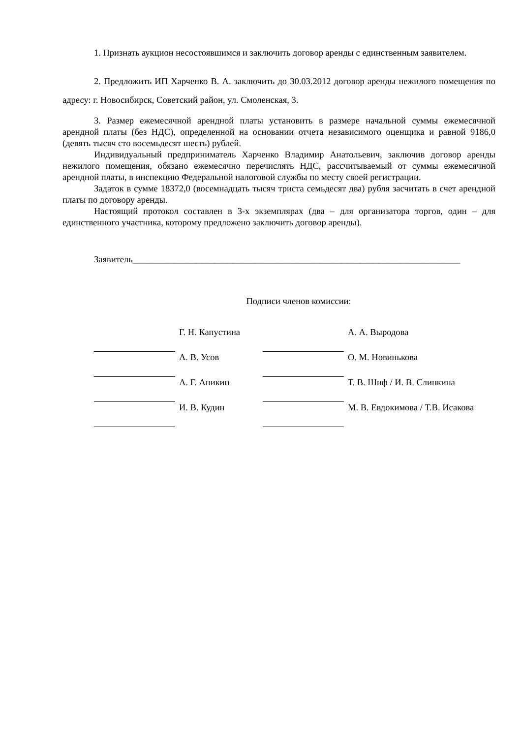1. Признать аукцион несостоявшимся и заключить договор аренды с единственным заявителем.
2. Предложить ИП Харченко В. А. заключить до 30.03.2012 договор аренды нежилого помещения по адресу: г. Новосибирск, Советский район, ул. Смоленская, 3.
3. Размер ежемесячной арендной платы установить в размере начальной суммы ежемесячной арендной платы (без НДС), определенной на основании отчета независимого оценщика и равной 9186,0 (девять тысяч сто восемьдесят шесть) рублей.
Индивидуальный предприниматель Харченко Владимир Анатольевич, заключив договор аренды нежилого помещения, обязано ежемесячно перечислять НДС, рассчитываемый от суммы ежемесячной арендной платы, в инспекцию Федеральной налоговой службы по месту своей регистрации.
Задаток в сумме 18372,0 (восемнадцать тысяч триста семьдесят два) рубля засчитать в счет арендной платы по договору аренды.
Настоящий протокол составлен в 3-х экземплярах (два – для организатора торгов, один – для единственного участника, которому предложено заключить договор аренды).
Заявитель________________________________________________________________________
Подписи членов комиссии:
| | Г. Н. Капустина | | А. А. Выродова |
| | А. В. Усов | | О. М. Новинькова |
| | А. Г. Аникин | | Т. В. Шиф / И. В. Слинкина |
| | И. В. Кудин | | М. В. Евдокимова / Т.В. Исакова |